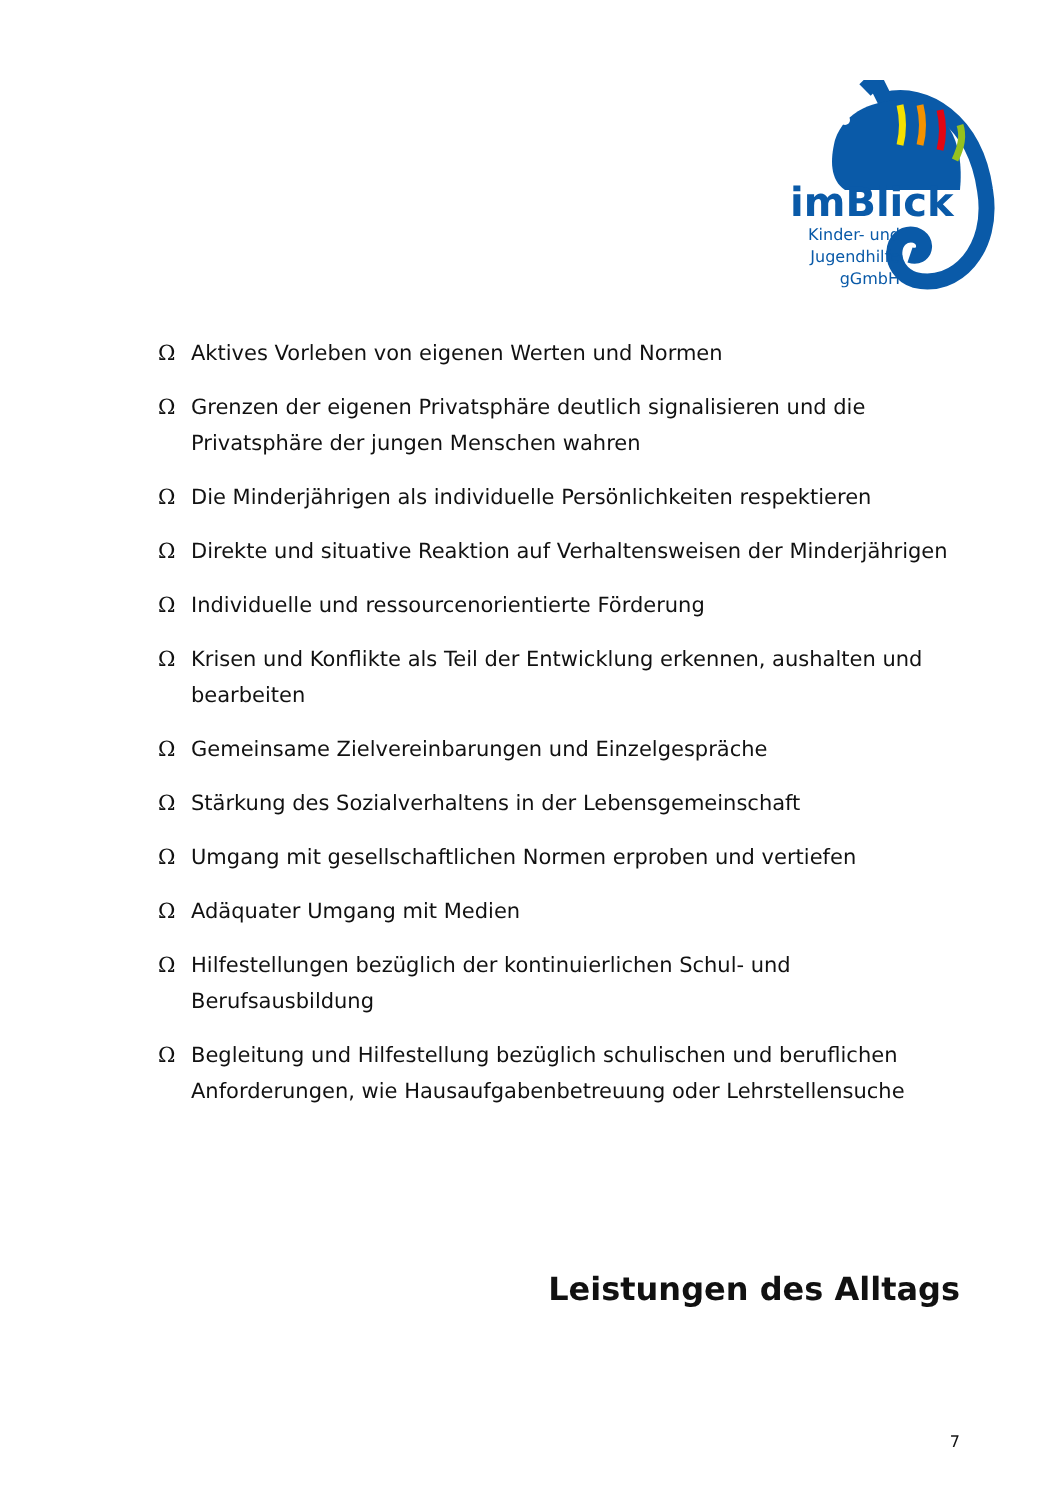imBlick
Kinder- und Jugendhilfe gGmbH
Ω Aktives Vorleben von eigenen Werten und Normen
Ω Grenzen der eigenen Privatsphäre deutlich signalisieren und die Privatsphäre der jungen Menschen wahren
Ω Die Minderjährigen als individuelle Persönlichkeiten respektieren
Ω Direkte und situative Reaktion auf Verhaltensweisen der Minderjährigen
Ω Individuelle und ressourcenorientierte Förderung
Ω Krisen und Konflikte als Teil der Entwicklung erkennen, aushalten und bearbeiten
Ω Gemeinsame Zielvereinbarungen und Einzelgespräche
Ω Stärkung des Sozialverhaltens in der Lebensgemeinschaft
Ω Umgang mit gesellschaftlichen Normen erproben und vertiefen
Ω Adäquater Umgang mit Medien
Ω Hilfestellungen bezüglich der kontinuierlichen Schul- und Berufsausbildung
Ω Begleitung und Hilfestellung bezüglich schulischen und beruflichen Anforderungen, wie Hausaufgabenbetreuung oder Lehrstellensuche
Leistungen des Alltags
7